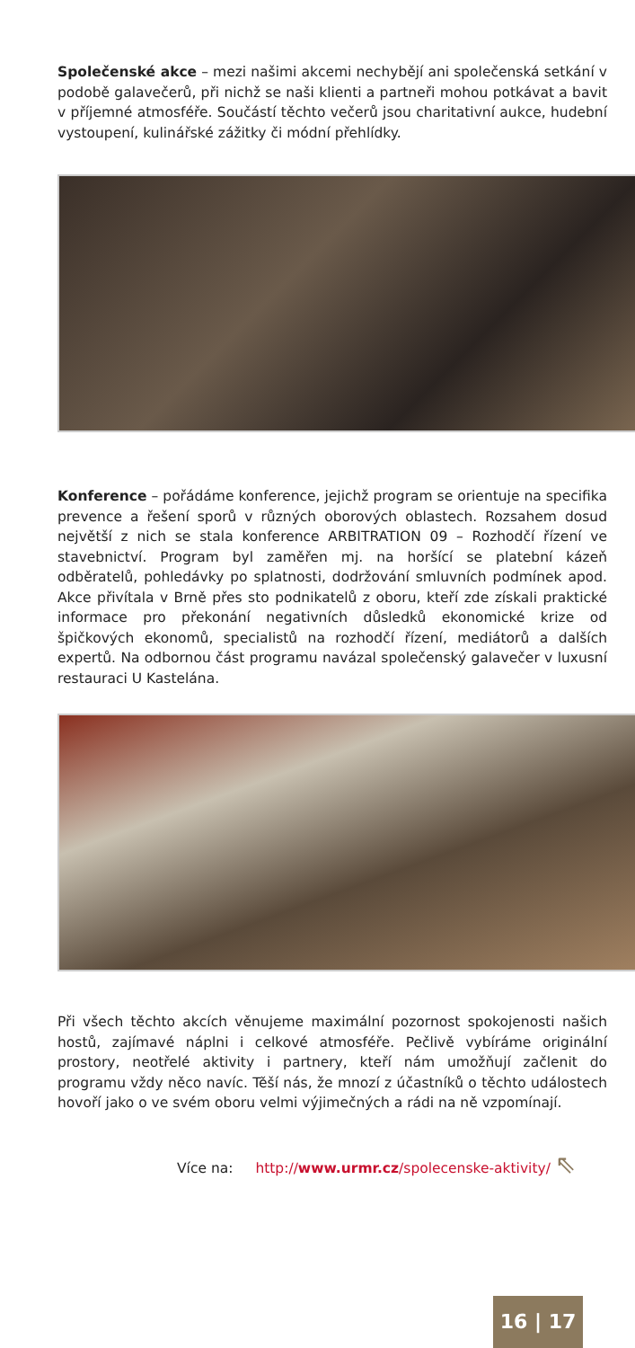Společenské akce – mezi našimi akcemi nechybějí ani společenská setkání v podobě galavečerů, při nichž se naši klienti a partneři mohou potkávat a bavit v příjemné atmosféře. Součástí těchto večerů jsou charitativní aukce, hudební vystoupení, kulinářské zážitky či módní přehlídky.
Konference – pořádáme konference, jejichž program se orientuje na specifika prevence a řešení sporů v různých oborových oblastech. Rozsahem dosud největší z nich se stala konference ARBITRATION 09 – Rozhodčí řízení ve stavebnictví. Program byl zaměřen mj. na horšící se platební kázeň odběratelů, pohledávky po splatnosti, dodržování smluvních podmínek apod. Akce přivítala v Brně přes sto podnikatelů z oboru, kteří zde získali praktické informace pro překonání negativních důsledků ekonomické krize od špičkových ekonomů, specialistů na rozhodčí řízení, mediátorů a dalších expertů. Na odbornou část programu navázal společenský galavečer v luxusní restauraci U Kastelána.
Při všech těchto akcích věnujeme maximální pozornost spokojenosti našich hostů, zajímavé náplni i celkové atmosféře. Pečlivě vybíráme originální prostory, neotřelé aktivity i partnery, kteří nám umožňují začlenit do programu vždy něco navíc. Těší nás, že mnozí z účastníků o těchto událostech hovoří jako o ve svém oboru velmi výjimečných a rádi na ně vzpomínají.
Více na: http://www.urmr.cz/spolecenske-aktivity/ ⇖
16 | 17